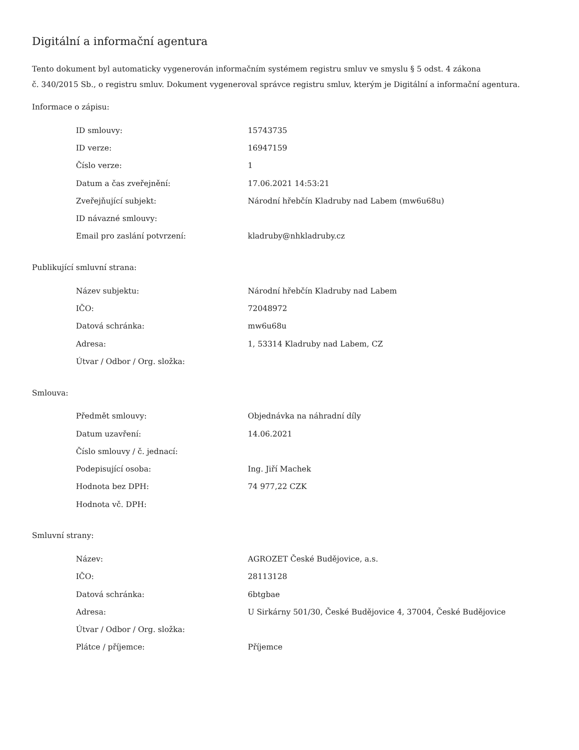Digitální a informační agentura
Tento dokument byl automaticky vygenerován informačním systémem registru smluv ve smyslu § 5 odst. 4 zákona
č. 340/2015 Sb., o registru smluv. Dokument vygeneroval správce registru smluv, kterým je Digitální a informační agentura.
Informace o zápisu:
| ID smlouvy: | 15743735 |
| ID verze: | 16947159 |
| Číslo verze: | 1 |
| Datum a čas zveřejnění: | 17.06.2021 14:53:21 |
| Zveřejňující subjekt: | Národní hřebčín Kladruby nad Labem (mw6u68u) |
| ID návazné smlouvy: | |
| Email pro zaslání potvrzení: | kladruby@nhkladruby.cz |
Publikující smluvní strana:
| Název subjektu: | Národní hřebčín Kladruby nad Labem |
| IČO: | 72048972 |
| Datová schránka: | mw6u68u |
| Adresa: | 1, 53314 Kladruby nad Labem, CZ |
| Útvar / Odbor / Org. složka: | |
Smlouva:
| Předmět smlouvy: | Objednávka na náhradní díly |
| Datum uzavření: | 14.06.2021 |
| Číslo smlouvy / č. jednací: | |
| Podepisující osoba: | Ing. Jiří Machek |
| Hodnota bez DPH: | 74 977,22 CZK |
| Hodnota vč. DPH: | |
Smluvní strany:
| Název: | AGROZET České Budějovice, a.s. |
| IČO: | 28113128 |
| Datová schránka: | 6btgbae |
| Adresa: | U Sirkárny 501/30, České Budějovice 4, 37004, České Budějovice |
| Útvar / Odbor / Org. složka: | |
| Plátce / příjemce: | Příjemce |